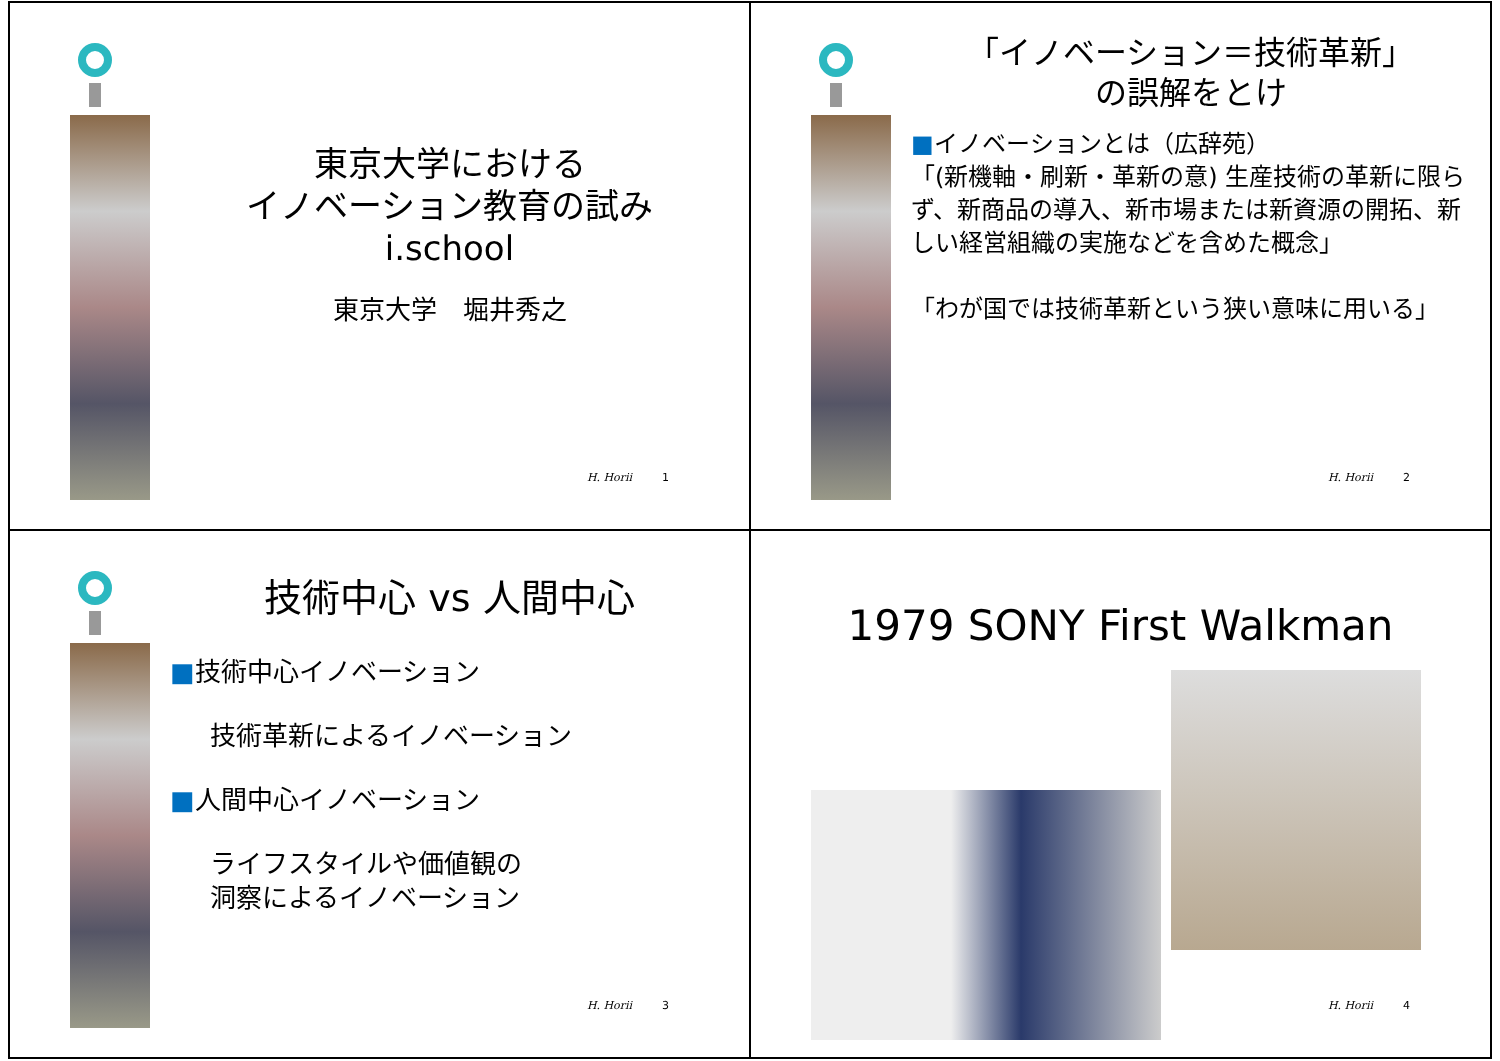東京大学における
イノベーション教育の試み
i.school
東京大学　堀井秀之
H. Horii 1
「イノベーション＝技術革新」
の誤解をとけ
■イノベーションとは（広辞苑）
「(新機軸・刷新・革新の意) 生産技術の革新に限らず、新商品の導入、新市場または新資源の開拓、新しい経営組織の実施などを含めた概念」
「わが国では技術革新という狭い意味に用いる」
H. Horii 2
技術中心 vs 人間中心
■技術中心イノベーション
技術革新によるイノベーション
■人間中心イノベーション
ライフスタイルや価値観の
洞察によるイノベーション
H. Horii 3
1979 SONY First Walkman
H. Horii 4